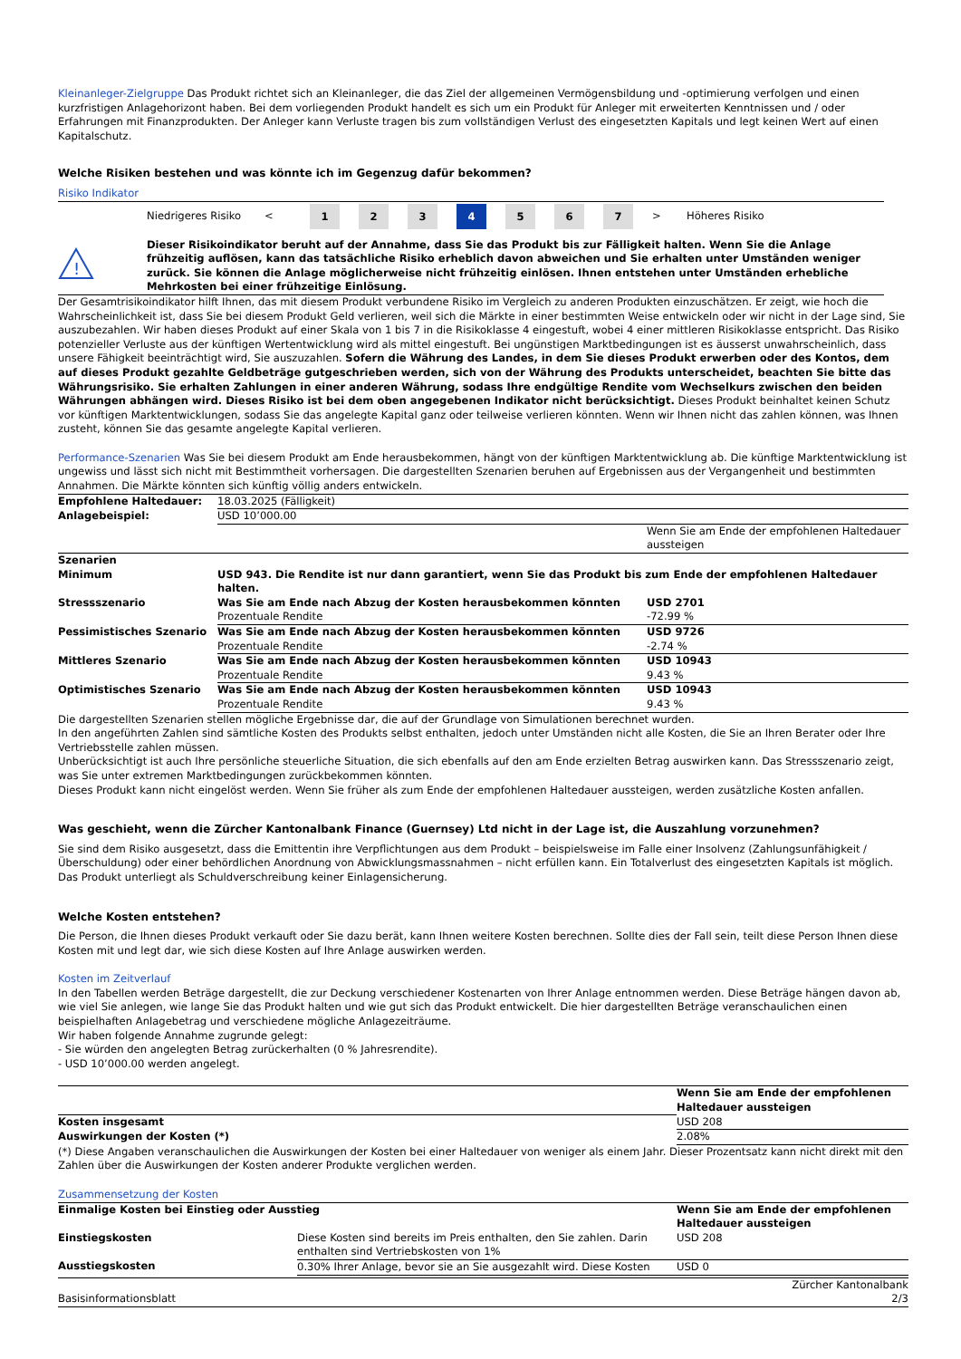Kleinanleger-Zielgruppe Das Produkt richtet sich an Kleinanleger, die das Ziel der allgemeinen Vermögensbildung und -optimierung verfolgen und einen kurzfristigen Anlagehorizont haben. Bei dem vorliegenden Produkt handelt es sich um ein Produkt für Anleger mit erweiterten Kenntnissen und / oder Erfahrungen mit Finanzprodukten. Der Anleger kann Verluste tragen bis zum vollständigen Verlust des eingesetzten Kapitals und legt keinen Wert auf einen Kapitalschutz.
Welche Risiken bestehen und was könnte ich im Gegenzug dafür bekommen?
Risiko Indikator
Niedrigeres Risiko <
1 2 3 4 5 6 7
> Höheres Risiko
!
Dieser Risikoindikator beruht auf der Annahme, dass Sie das Produkt bis zur Fälligkeit halten. Wenn Sie die Anlage frühzeitig auflösen, kann das tatsächliche Risiko erheblich davon abweichen und Sie erhalten unter Umständen weniger zurück. Sie können die Anlage möglicherweise nicht frühzeitig einlösen. Ihnen entstehen unter Umständen erhebliche Mehrkosten bei einer frühzeitige Einlösung.
Der Gesamtrisikoindikator hilft Ihnen, das mit diesem Produkt verbundene Risiko im Vergleich zu anderen Produkten einzuschätzen. Er zeigt, wie hoch die Wahrscheinlichkeit ist, dass Sie bei diesem Produkt Geld verlieren, weil sich die Märkte in einer bestimmten Weise entwickeln oder wir nicht in der Lage sind, Sie auszubezahlen. Wir haben dieses Produkt auf einer Skala von 1 bis 7 in die Risikoklasse 4 eingestuft, wobei 4 einer mittleren Risikoklasse entspricht. Das Risiko potenzieller Verluste aus der künftigen Wertentwicklung wird als mittel eingestuft. Bei ungünstigen Marktbedingungen ist es äusserst unwahrscheinlich, dass unsere Fähigkeit beeinträchtigt wird, Sie auszuzahlen. Sofern die Währung des Landes, in dem Sie dieses Produkt erwerben oder des Kontos, dem auf dieses Produkt gezahlte Geldbeträge gutgeschrieben werden, sich von der Währung des Produkts unterscheidet, beachten Sie bitte das Währungsrisiko. Sie erhalten Zahlungen in einer anderen Währung, sodass Ihre endgültige Rendite vom Wechselkurs zwischen den beiden Währungen abhängen wird. Dieses Risiko ist bei dem oben angegebenen Indikator nicht berücksichtigt. Dieses Produkt beinhaltet keinen Schutz vor künftigen Marktentwicklungen, sodass Sie das angelegte Kapital ganz oder teilweise verlieren könnten. Wenn wir Ihnen nicht das zahlen können, was Ihnen zusteht, können Sie das gesamte angelegte Kapital verlieren.
Performance-Szenarien Was Sie bei diesem Produkt am Ende herausbekommen, hängt von der künftigen Marktentwicklung ab. Die künftige Marktentwicklung ist ungewiss und lässt sich nicht mit Bestimmtheit vorhersagen. Die dargestellten Szenarien beruhen auf Ergebnissen aus der Vergangenheit und bestimmten Annahmen. Die Märkte könnten sich künftig völlig anders entwickeln.
| Empfohlene Haltedauer: | 18.03.2025 (Fälligkeit) | |
| Anlagebeispiel: | USD 10’000.00 | |
| | | Wenn Sie am Ende der empfohlenen Haltedauer aussteigen |
| Szenarien | | |
| Minimum | USD 943. Die Rendite ist nur dann garantiert, wenn Sie das Produkt bis zum Ende der empfohlenen Haltedauer halten. | |
| Stressszenario | Was Sie am Ende nach Abzug der Kosten herausbekommen könnten Prozentuale Rendite | USD 2701 -72.99 % |
| Pessimistisches Szenario | Was Sie am Ende nach Abzug der Kosten herausbekommen könnten Prozentuale Rendite | USD 9726 -2.74 % |
| Mittleres Szenario | Was Sie am Ende nach Abzug der Kosten herausbekommen könnten Prozentuale Rendite | USD 10943 9.43 % |
| Optimistisches Szenario | Was Sie am Ende nach Abzug der Kosten herausbekommen könnten Prozentuale Rendite | USD 10943 9.43 % |
Die dargestellten Szenarien stellen mögliche Ergebnisse dar, die auf der Grundlage von Simulationen berechnet wurden.
In den angeführten Zahlen sind sämtliche Kosten des Produkts selbst enthalten, jedoch unter Umständen nicht alle Kosten, die Sie an Ihren Berater oder Ihre Vertriebsstelle zahlen müssen.
Unberücksichtigt ist auch Ihre persönliche steuerliche Situation, die sich ebenfalls auf den am Ende erzielten Betrag auswirken kann. Das Stressszenario zeigt, was Sie unter extremen Marktbedingungen zurückbekommen könnten.
Dieses Produkt kann nicht eingelöst werden. Wenn Sie früher als zum Ende der empfohlenen Haltedauer aussteigen, werden zusätzliche Kosten anfallen.
Was geschieht, wenn die Zürcher Kantonalbank Finance (Guernsey) Ltd nicht in der Lage ist, die Auszahlung vorzunehmen?
Sie sind dem Risiko ausgesetzt, dass die Emittentin ihre Verpflichtungen aus dem Produkt – beispielsweise im Falle einer Insolvenz (Zahlungsunfähigkeit / Überschuldung) oder einer behördlichen Anordnung von Abwicklungsmassnahmen – nicht erfüllen kann. Ein Totalverlust des eingesetzten Kapitals ist möglich. Das Produkt unterliegt als Schuldverschreibung keiner Einlagensicherung.
Welche Kosten entstehen?
Die Person, die Ihnen dieses Produkt verkauft oder Sie dazu berät, kann Ihnen weitere Kosten berechnen. Sollte dies der Fall sein, teilt diese Person Ihnen diese Kosten mit und legt dar, wie sich diese Kosten auf Ihre Anlage auswirken werden.
Kosten im Zeitverlauf
In den Tabellen werden Beträge dargestellt, die zur Deckung verschiedener Kostenarten von Ihrer Anlage entnommen werden. Diese Beträge hängen davon ab, wie viel Sie anlegen, wie lange Sie das Produkt halten und wie gut sich das Produkt entwickelt. Die hier dargestellten Beträge veranschaulichen einen beispielhaften Anlagebetrag und verschiedene mögliche Anlagezeiträume.
Wir haben folgende Annahme zugrunde gelegt:
- Sie würden den angelegten Betrag zurückerhalten (0 % Jahresrendite).
- USD 10’000.00 werden angelegt.
| | Wenn Sie am Ende der empfohlenen Haltedauer aussteigen |
| Kosten insgesamt | USD 208 |
| Auswirkungen der Kosten (*) | 2.08% |
(*) Diese Angaben veranschaulichen die Auswirkungen der Kosten bei einer Haltedauer von weniger als einem Jahr. Dieser Prozentsatz kann nicht direkt mit den Zahlen über die Auswirkungen der Kosten anderer Produkte verglichen werden.
Zusammensetzung der Kosten
| Einmalige Kosten bei Einstieg oder Ausstieg | | Wenn Sie am Ende der empfohlenen Haltedauer aussteigen |
| --- | --- | --- |
| Einstiegskosten | Diese Kosten sind bereits im Preis enthalten, den Sie zahlen. Darin enthalten sind Vertriebskosten von 1% | USD 208 |
| Ausstiegskosten | 0.30% Ihrer Anlage, bevor sie an Sie ausgezahlt wird. Diese Kosten | USD 0 |
Basisinformationsblatt Zürcher Kantonalbank
2/3